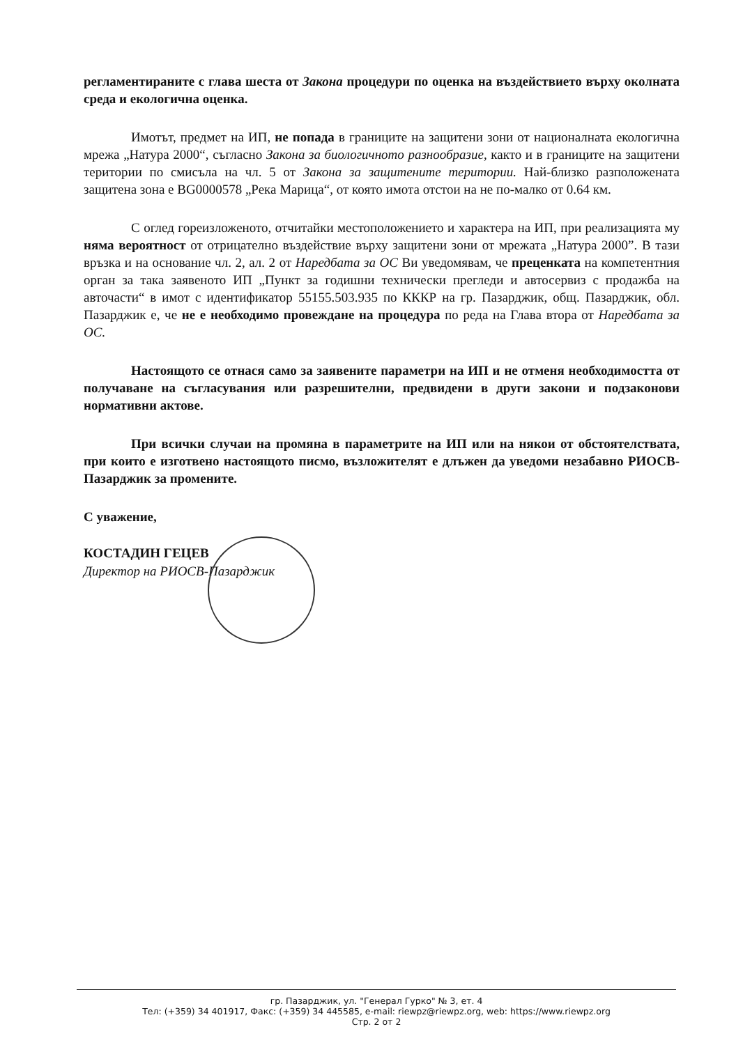регламентираните с глава шеста от Закона процедури по оценка на въздействието върху околната среда и екологична оценка.
Имотът, предмет на ИП, не попада в границите на защитени зони от националната екологична мрежа „Натура 2000“, съгласно Закона за биологичното разнообразие, както и в границите на защитени територии по смисъла на чл. 5 от Закона за защитените територии. Най-близко разположената защитена зона е BG0000578 „Река Марица“, от която имота отстои на не по-малко от 0.64 км.
С оглед гореизложеното, отчитайки местоположението и характера на ИП, при реализацията му няма вероятност от отрицателно въздействие върху защитени зони от мрежата „Натура 2000”. В тази връзка и на основание чл. 2, ал. 2 от Наредбата за ОС Ви уведомявам, че преценката на компетентния орган за така заявеното ИП „Пункт за годишни технически прегледи и автосервиз с продажба на авточасти“ в имот с идентификатор 55155.503.935 по КККР на гр. Пазарджик, общ. Пазарджик, обл. Пазарджик е, че не е необходимо провеждане на процедура по реда на Глава втора от Наредбата за ОС.
Настоящото се отнася само за заявените параметри на ИП и не отменя необходимостта от получаване на съгласувания или разрешителни, предвидени в други закони и подзаконови нормативни актове.
При всички случаи на промяна в параметрите на ИП или на някои от обстоятелствата, при които е изготвено настоящото писмо, възложителят е длъжен да уведоми незабавно РИОСВ-Пазарджик за промените.
С уважение,
КОСТАДИН ГЕЦЕВ
Директор на РИОСВ-Пазарджик
гр. Пазарджик, ул. "Генерал Гурко" № 3, ет. 4
Тел: (+359) 34 401917, Факс: (+359) 34 445585, e-mail: riewpz@riewpz.org, web: https://www.riewpz.org
Стр. 2 от 2